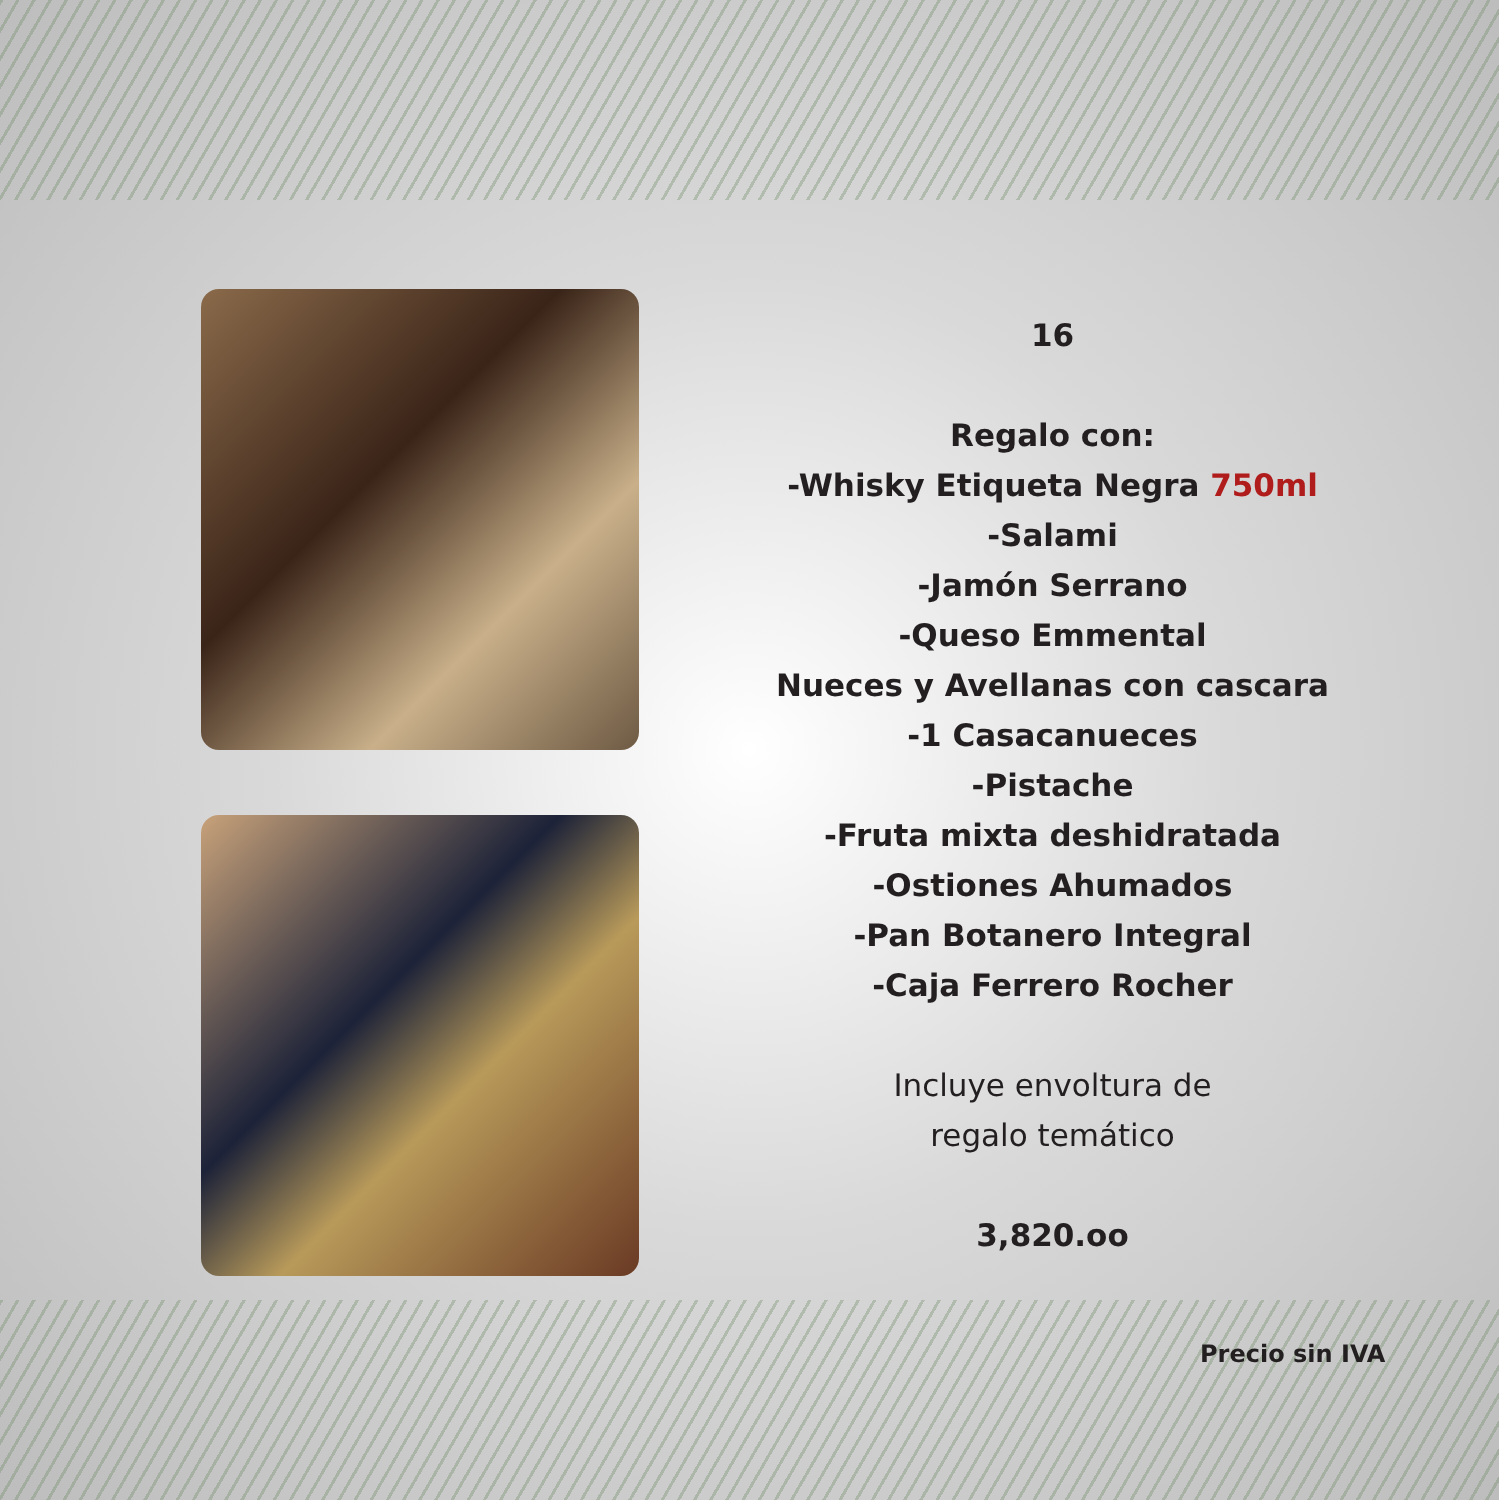16
Regalo con:
-Whisky Etiqueta Negra 750ml
-Salami
-Jamón Serrano
-Queso Emmental
Nueces y Avellanas con cascara
-1 Casacanueces
-Pistache
-Fruta mixta deshidratada
-Ostiones Ahumados
-Pan Botanero Integral
-Caja Ferrero Rocher
Incluye envoltura de
regalo temático
3,820.oo
Precio sin IVA